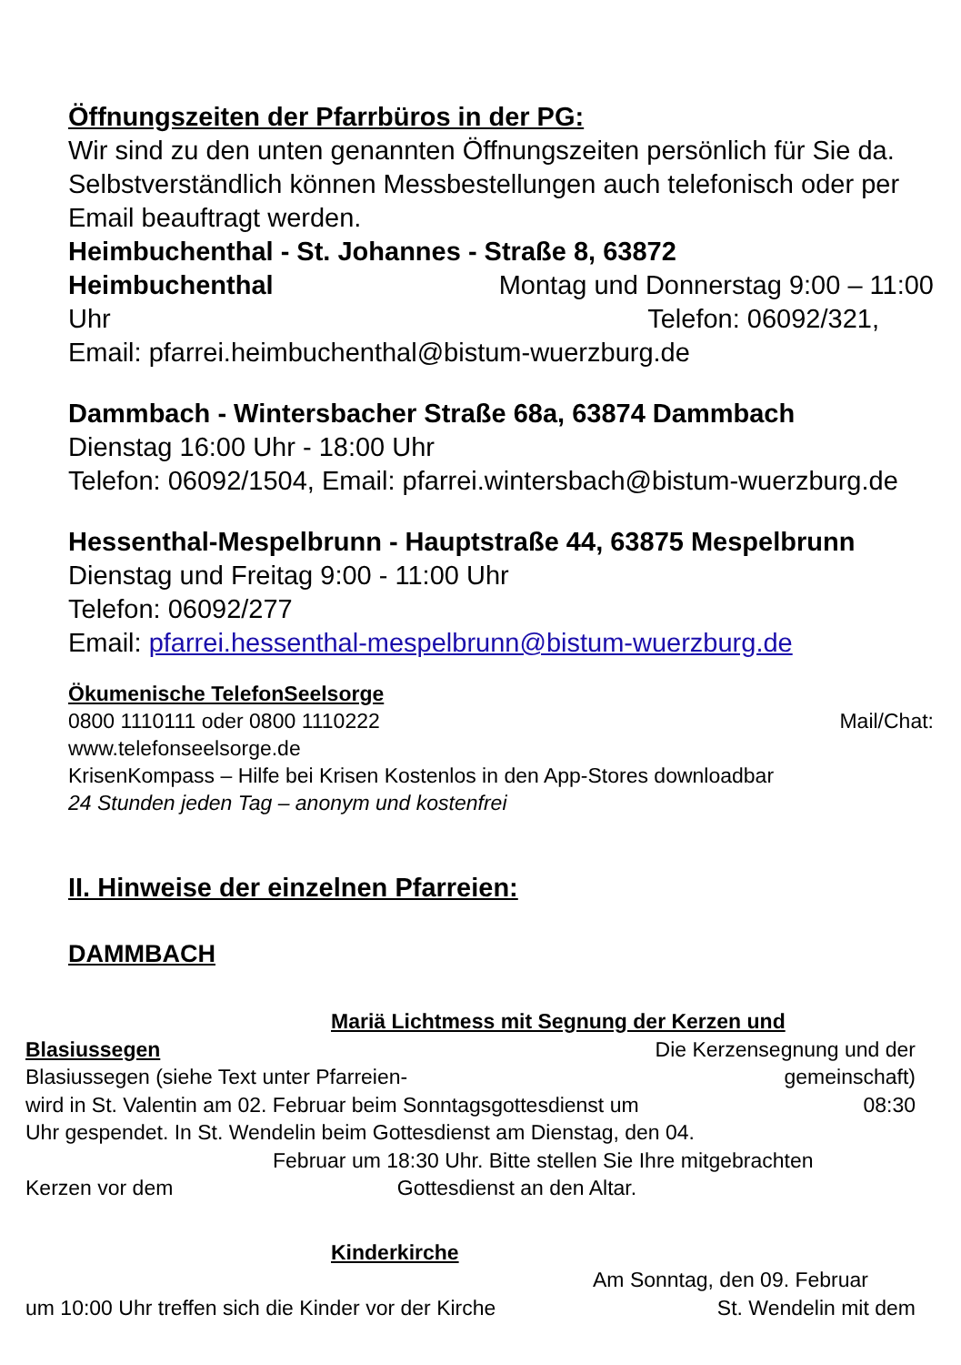Öffnungszeiten der Pfarrbüros in der PG:
Wir sind zu den unten genannten Öffnungszeiten persönlich für Sie da. Selbstverständlich können Messbestellungen auch telefonisch oder per Email beauftragt werden.
Heimbuchenthal - St. Johannes - Straße 8, 63872
Heimbuchenthal Montag und Donnerstag 9:00 – 11:00
Uhr Telefon: 06092/321,
Email: pfarrei.heimbuchenthal@bistum-wuerzburg.de
Dammbach - Wintersbacher Straße 68a, 63874 Dammbach
Dienstag 16:00 Uhr - 18:00 Uhr
Telefon: 06092/1504, Email: pfarrei.wintersbach@bistum-wuerzburg.de
Hessenthal-Mespelbrunn - Hauptstraße 44, 63875 Mespelbrunn
Dienstag und Freitag 9:00 - 11:00 Uhr
Telefon: 06092/277
Email: pfarrei.hessenthal-mespelbrunn@bistum-wuerzburg.de
Ökumenische TelefonSeelsorge
0800 1110111 oder 0800 1110222 Mail/Chat:
www.telefonseelsorge.de
KrisenKompass – Hilfe bei Krisen Kostenlos in den App-Stores downloadbar
24 Stunden jeden Tag – anonym und kostenfrei
II. Hinweise der einzelnen Pfarreien:
DAMMBACH
Mariä Lichtmess mit Segnung der Kerzen und
Blasiussegen Die Kerzensegnung und der
Blasiussegen (siehe Text unter Pfarreien- gemeinschaft)
wird in St. Valentin am 02. Februar beim Sonntagsgottesdienst um 08:30
Uhr gespendet. In St. Wendelin beim Gottesdienst am Dienstag, den 04.
Februar um 18:30 Uhr. Bitte stellen Sie Ihre mitgebrachten
Kerzen vor dem Gottesdienst an den Altar.
Kinderkirche
Am Sonntag, den 09. Februar
um 10:00 Uhr treffen sich die Kinder vor der Kirche St. Wendelin mit dem